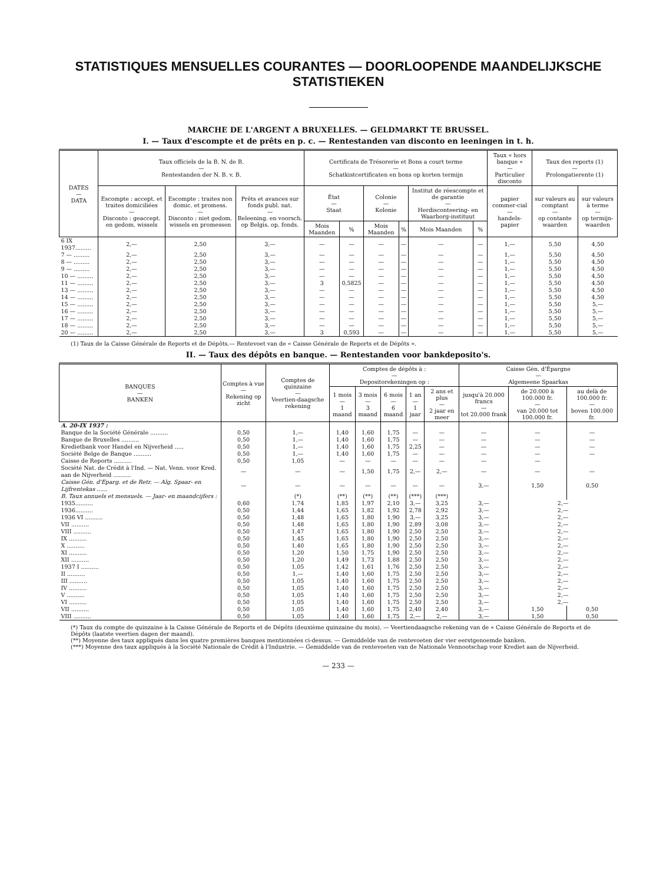STATISTIQUES MENSUELLES COURANTES — DOORLOOPENDE MAANDELIJKSCHE STATISTIEKEN
MARCHE DE L'ARGENT A BRUXELLES. — GELDMARKT TE BRUSSEL.
I. — Taux d'escompte et de prêts en p. c. — Rentestanden van disconto en leeningen in t. h.
| DATES — DATA | Taux officiels de la B. N. de B. — Rentestanden der N. B. v. B. | | | Certificats de Trésorerie et Bons a court terme — Schatkistcertificaten en bons op korten termijn | | | | | | Taux « hors banque » — Particulier disconto | Taux des reports (1) — Prolongatierente (1) | |
| --- | --- | --- | --- | --- | --- | --- | --- | --- | --- | --- | --- | --- |
| | Escompte : accept. et traites domiciliées — Disconto : geaccept. en gedom. wissels | Escompte : traites non domic. et promess. — Disconto : niet gedom. wissels en promessen | Prêts et avances sur fonds publ. nat. — Beleening. en voorsch. op Belgis. op. fonds. | État — Staat | | Colonie — Kolonie | | Institut de réescompte et de garantie — Herdisconteering- en Waarborg-instituut | | papier commer-cial — handels-papier | sur valeurs au comptant — op contante waarden | sur valeurs à terme — op termijn-waarden |
| | | | | Mois Maanden | % | Mois Maanden | % | Mois Maanden | % | | | |
| 6 IX 1937......... | 2,— | 2,50 | 3,— | — | — | — | — | — | — | 1,— | 5,50 | 4,50 |
| 7 — ......... | 2,— | 2,50 | 3,— | — | — | — | — | — | — | 1,— | 5,50 | 4,50 |
| 8 — ......... | 2,— | 2,50 | 3,— | — | — | — | — | — | — | 1,— | 5,50 | 4,50 |
| 9 — ......... | 2,— | 2,50 | 3,— | — | — | — | — | — | — | 1,— | 5,50 | 4,50 |
| 10 — ......... | 2,— | 2,50 | 3,— | — | — | — | — | — | — | 1,— | 5,50 | 4,50 |
| 11 — ......... | 2,— | 2,50 | 3,— | 3 | 0,5825 | — | — | — | — | 1,— | 5,50 | 4,50 |
| 13 — ......... | 2,— | 2,50 | 3,— | — | — | — | — | — | — | 1,— | 5,50 | 4,50 |
| 14 — ......... | 2,— | 2,50 | 3,— | — | — | — | — | — | — | 1,— | 5,50 | 4,50 |
| 15 — ......... | 2,— | 2,50 | 3,— | — | — | — | — | — | — | 1,— | 5,50 | 5,— |
| 16 — ......... | 2,— | 2,50 | 3,— | — | — | — | — | — | — | 1,— | 5,50 | 5,— |
| 17 — ......... | 2,— | 2,50 | 3,— | — | — | — | — | — | — | 1,— | 5,50 | 5,— |
| 18 — ......... | 2,— | 2,50 | 3,— | — | — | — | — | — | — | 1,— | 5,50 | 5,— |
| 20 — ......... | 2,— | 2,50 | 3,— | 3 | 0,593 | — | — | — | — | 1,— | 5,50 | 5,— |
(1) Taux de la Caisse Générale de Reports et de Dépôts.— Rentevoet van de « Caisse Générale de Reports et de Dépôts ».
II. — Taux des dépôts en banque. — Rentestanden voor bankdeposito's.
| BANQUES — BANKEN | Comptes à vue — Rekening op zicht | Comptes de quinzaine — Veertien-daagsche rekening | Comptes de dépôts à : — Depositorekeningen op : | | | | | Caisse Gén. d'Épargne — Algemeene Spaarkas | | |
| --- | --- | --- | --- | --- | --- | --- | --- | --- | --- | --- |
| | | | 1 mois — 1 maand | 3 mois — 3 maand | 6 mois — 6 maand | 1 an — 1 jaar | 2 ans et plus — 2 jaar en meer | jusqu'à 20.000 francs — tot 20.000 frank | de 20.000 à 100.000 fr. — van 20.000 tot 100.000 fr. | au delà de 100.000 fr. — boven 100.000 fr. |
| A. 20-IX 1937 : | | | | | | | | | | |
| Banque de la Société Générale .......... | 0,50 | 1,— | 1,40 | 1,60 | 1,75 | — | — | — | — | — |
| Banque de Bruxelles .......... | 0,50 | 1,— | 1,40 | 1,60 | 1,75 | — | — | — | — | — |
| Kredietbank voor Handel en Nijverheid ..... | 0,50 | 1,— | 1,40 | 1,60 | 1,75 | 2,25 | — | — | — | — |
| Société Belge de Banque .......... | 0,50 | 1,— | 1,40 | 1,60 | 1,75 | — | — | — | — | — |
| Caisse de Reports .......... | 0,50 | 1,05 | — | — | — | — | — | — | — | |
| Société Nat. de Crédit à l'Ind. — Nat. Venn. voor Kred. aan de Nijverheid .......... | — | — | — | 1,50 | 1,75 | 2,— | 2,— | — | — | — |
| Caisse Gén. d'Eparg. et de Retr. — Alg. Spaar- en Lijfrentekas ...... | — | — | — | — | — | — | — | 3,— | 1,50 | 0,50 |
| B. Taux annuels et mensuels. — Jaar- en maandcijfers : | | (*) | (**) | (**) | (**) | (***) | (***) | | | |
| 1935.......... | 0,60 | 1,74 | 1,85 | 1,97 | 2,10 | 3,— | 3,25 | 3,— | 2,— | |
| 1936.......... | 0,50 | 1,44 | 1,65 | 1,82 | 1,92 | 2,78 | 2,92 | 3,— | 2,— | |
| 1936 VI .......... | 0,50 | 1,48 | 1,65 | 1,80 | 1,90 | 3,— | 3,25 | 3,— | 2,— | |
| VII .......... | 0,50 | 1,48 | 1,65 | 1,80 | 1,90 | 2,89 | 3,08 | 3,— | 2,— | |
| VIII .......... | 0,50 | 1,47 | 1,65 | 1,80 | 1,90 | 2,50 | 2,50 | 3,— | 2,— | |
| IX .......... | 0,50 | 1,45 | 1,65 | 1,80 | 1,90 | 2,50 | 2,50 | 3,— | 2,— | |
| X .......... | 0,50 | 1,40 | 1,65 | 1,80 | 1,90 | 2,50 | 2,50 | 3,— | 2,— | |
| XI .......... | 0,50 | 1,20 | 1,50 | 1,75 | 1,90 | 2,50 | 2,50 | 3,— | 2,— | |
| XII .......... | 0,50 | 1,20 | 1,49 | 1,73 | 1,88 | 2,50 | 2,50 | 3,— | 2,— | |
| 1937 I .......... | 0,50 | 1,05 | 1,42 | 1,61 | 1,76 | 2,50 | 2,50 | 3,— | 2,— | |
| II .......... | 0,50 | 1,— | 1,40 | 1,60 | 1,75 | 2,50 | 2,50 | 3,— | 2,— | |
| III .......... | 0,50 | 1,05 | 1,40 | 1,60 | 1,75 | 2,50 | 2,50 | 3,— | 2,— | |
| IV .......... | 0,50 | 1,05 | 1,40 | 1,60 | 1,75 | 2,50 | 2,50 | 3,— | 2,— | |
| V .......... | 0,50 | 1,05 | 1,40 | 1,60 | 1,75 | 2,50 | 2,50 | 3,— | 2,— | |
| VI .......... | 0,50 | 1,05 | 1,40 | 1,60 | 1,75 | 2,50 | 2,50 | 3,— | 2,— | |
| VII .......... | 0,50 | 1,05 | 1,40 | 1,60 | 1,75 | 2,40 | 2,40 | 3,— | 1,50 | 0,50 |
| VIII .......... | 0,50 | 1,05 | 1,40 | 1,60 | 1,75 | 2,— | 2,— | 3,— | 1,50 | 0,50 |
(*) Taux du compte de quinzaine à la Caisse Générale de Reports et de Dépôts (deuxième quinzaine du mois). — Veertiendaagsche rekening van de « Caisse Générale de Reports et de Dépôts (laatste veertien dagen der maand).
(**) Moyenne des taux appliqués dans les quatre premières banques mentionnées ci-dessus. — Gemiddelde van de rentevoeten der vier eerstgenoemde banken.
(***) Moyenne des taux appliqués à la Société Nationale de Crédit à l'Industrie. — Gemiddelde van de rentevoeten van de Nationale Vennootschap voor Krediet aan de Nijverheid.
— 233 —